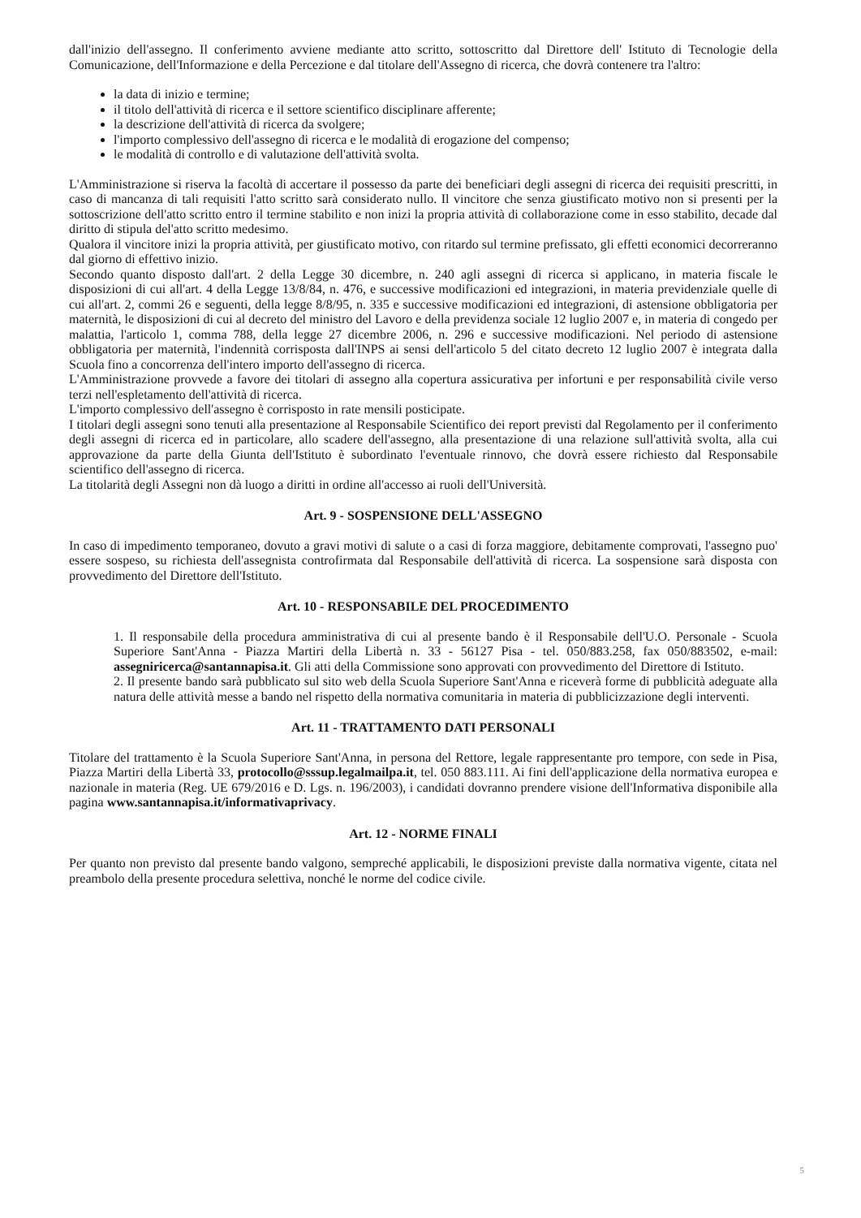dall'inizio dell'assegno. Il conferimento avviene mediante atto scritto, sottoscritto dal Direttore dell' Istituto di Tecnologie della Comunicazione, dell'Informazione e della Percezione e dal titolare dell'Assegno di ricerca, che dovrà contenere tra l'altro:
la data di inizio e termine;
il titolo dell'attività di ricerca e il settore scientifico disciplinare afferente;
la descrizione dell'attività di ricerca da svolgere;
l'importo complessivo dell'assegno di ricerca e le modalità di erogazione del compenso;
le modalità di controllo e di valutazione dell'attività svolta.
L'Amministrazione si riserva la facoltà di accertare il possesso da parte dei beneficiari degli assegni di ricerca dei requisiti prescritti, in caso di mancanza di tali requisiti l'atto scritto sarà considerato nullo. Il vincitore che senza giustificato motivo non si presenti per la sottoscrizione dell'atto scritto entro il termine stabilito e non inizi la propria attività di collaborazione come in esso stabilito, decade dal diritto di stipula del'atto scritto medesimo.
Qualora il vincitore inizi la propria attività, per giustificato motivo, con ritardo sul termine prefissato, gli effetti economici decorreranno dal giorno di effettivo inizio.
Secondo quanto disposto dall'art. 2 della Legge 30 dicembre, n. 240 agli assegni di ricerca si applicano, in materia fiscale le disposizioni di cui all'art. 4 della Legge 13/8/84, n. 476, e successive modificazioni ed integrazioni, in materia previdenziale quelle di cui all'art. 2, commi 26 e seguenti, della legge 8/8/95, n. 335 e successive modificazioni ed integrazioni, di astensione obbligatoria per maternità, le disposizioni di cui al decreto del ministro del Lavoro e della previdenza sociale 12 luglio 2007 e, in materia di congedo per malattia, l'articolo 1, comma 788, della legge 27 dicembre 2006, n. 296 e successive modificazioni. Nel periodo di astensione obbligatoria per maternità, l'indennità corrisposta dall'INPS ai sensi dell'articolo 5 del citato decreto 12 luglio 2007 è integrata dalla Scuola fino a concorrenza dell'intero importo dell'assegno di ricerca.
L'Amministrazione provvede a favore dei titolari di assegno alla copertura assicurativa per infortuni e per responsabilità civile verso terzi nell'espletamento dell'attività di ricerca.
L'importo complessivo dell'assegno è corrisposto in rate mensili posticipate.
I titolari degli assegni sono tenuti alla presentazione al Responsabile Scientifico dei report previsti dal Regolamento per il conferimento degli assegni di ricerca ed in particolare, allo scadere dell'assegno, alla presentazione di una relazione sull'attività svolta, alla cui approvazione da parte della Giunta dell'Istituto è subordinato l'eventuale rinnovo, che dovrà essere richiesto dal Responsabile scientifico dell'assegno di ricerca.
La titolarità degli Assegni non dà luogo a diritti in ordine all'accesso ai ruoli dell'Università.
Art. 9 - SOSPENSIONE DELL'ASSEGNO
In caso di impedimento temporaneo, dovuto a gravi motivi di salute o a casi di forza maggiore, debitamente comprovati, l'assegno puo' essere sospeso, su richiesta dell'assegnista controfirmata dal Responsabile dell'attività di ricerca. La sospensione sarà disposta con provvedimento del Direttore dell'Istituto.
Art. 10 - RESPONSABILE DEL PROCEDIMENTO
1. Il responsabile della procedura amministrativa di cui al presente bando è il Responsabile dell'U.O. Personale - Scuola Superiore Sant'Anna - Piazza Martiri della Libertà n. 33 - 56127 Pisa - tel. 050/883.258, fax 050/883502, e-mail: assegniricerca@santannapisa.it. Gli atti della Commissione sono approvati con provvedimento del Direttore di Istituto.
2. Il presente bando sarà pubblicato sul sito web della Scuola Superiore Sant'Anna e riceverà forme di pubblicità adeguate alla natura delle attività messe a bando nel rispetto della normativa comunitaria in materia di pubblicizzazione degli interventi.
Art. 11 - TRATTAMENTO DATI PERSONALI
Titolare del trattamento è la Scuola Superiore Sant'Anna, in persona del Rettore, legale rappresentante pro tempore, con sede in Pisa, Piazza Martiri della Libertà 33, protocollo@sssup.legalmailpa.it, tel. 050 883.111. Ai fini dell'applicazione della normativa europea e nazionale in materia (Reg. UE 679/2016 e D. Lgs. n. 196/2003), i candidati dovranno prendere visione dell'Informativa disponibile alla pagina www.santannapisa.it/informativaprivacy.
Art. 12 - NORME FINALI
Per quanto non previsto dal presente bando valgono, sempreché applicabili, le disposizioni previste dalla normativa vigente, citata nel preambolo della presente procedura selettiva, nonché le norme del codice civile.
5